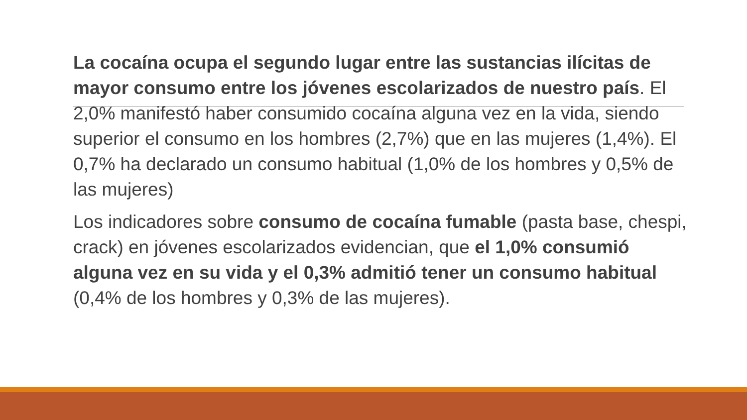La cocaína ocupa el segundo lugar entre las sustancias ilícitas de mayor consumo entre los jóvenes escolarizados de nuestro país. El 2,0% manifestó haber consumido cocaína alguna vez en la vida, siendo superior el consumo en los hombres (2,7%) que en las mujeres (1,4%). El 0,7% ha declarado un consumo habitual (1,0% de los hombres y 0,5% de las mujeres)
Los indicadores sobre consumo de cocaína fumable (pasta base, chespi, crack) en jóvenes escolarizados evidencian, que el 1,0% consumió alguna vez en su vida y el 0,3% admitió tener un consumo habitual (0,4% de los hombres y 0,3% de las mujeres).